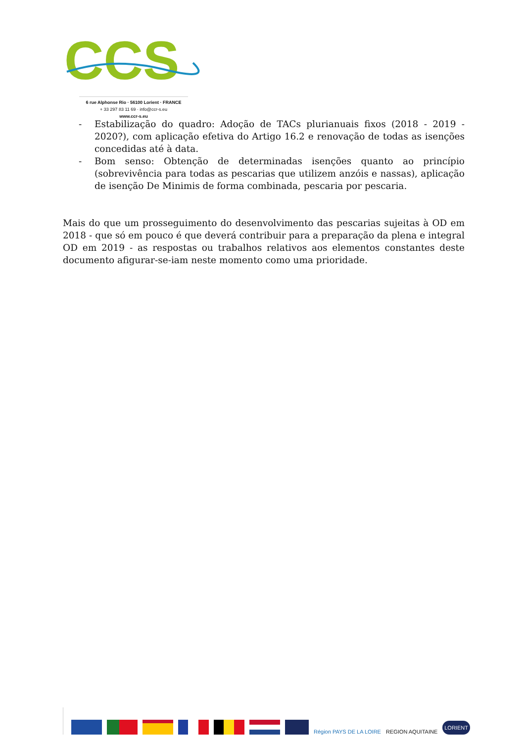CCS
6 rue Alphonse Rio · 56100 Lorient · FRANCE
+ 33 297 83 11 69 · info@ccr-s.eu
www.ccr-s.eu
- Estabilização do quadro: Adoção de TACs plurianuais fixos (2018 - 2019 - 2020?), com aplicação efetiva do Artigo 16.2 e renovação de todas as isenções concedidas até à data.
- Bom senso: Obtenção de determinadas isenções quanto ao princípio (sobrevivência para todas as pescarias que utilizem anzóis e nassas), aplicação de isenção De Minimis de forma combinada, pescaria por pescaria.
Mais do que um prosseguimento do desenvolvimento das pescarias sujeitas à OD em 2018 - que só em pouco é que deverá contribuir para a preparação da plena e integral OD em 2019 - as respostas ou trabalhos relativos aos elementos constantes deste documento afigurar-se-iam neste momento como uma prioridade.
Région PAYS DE LA LOIRE
REGION AQUITAINE
LORIENT